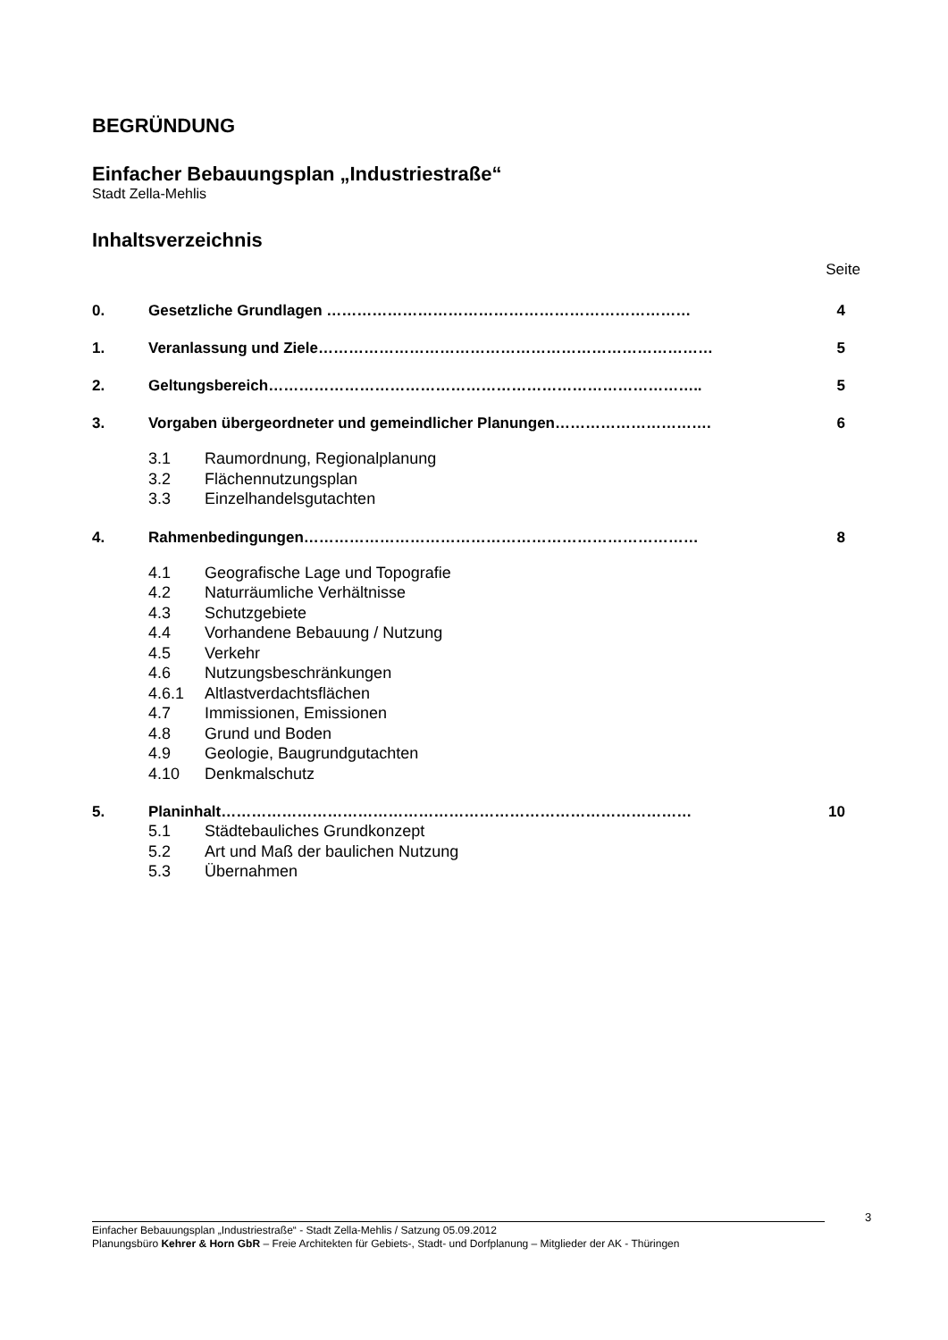BEGRÜNDUNG
Einfacher Bebauungsplan „Industriestraße“
Stadt Zella-Mehlis
Inhaltsverzeichnis
Seite
0. Gesetzliche Grundlagen ……………………………………………………………… 4
1. Veranlassung und Ziele…………………………………………………………………… 5
2. Geltungsbereich………………………………………………………………………….. 5
3. Vorgaben übergeordneter und gemeindlicher Planungen…………………………. 6
3.1 Raumordnung, Regionalplanung
3.2 Flächennutzungsplan
3.3 Einzelhandelsgutachten
4. Rahmenbedingungen…………………………………………………………………… 8
4.1 Geografische Lage und Topografie
4.2 Naturräumliche Verhältnisse
4.3 Schutzgebiete
4.4 Vorhandene Bebauung / Nutzung
4.5 Verkehr
4.6 Nutzungsbeschränkungen
4.6.1 Altlastverdachtsflächen
4.7 Immissionen, Emissionen
4.8 Grund und Boden
4.9 Geologie, Baugrundgutachten
4.10 Denkmalschutz
5. Planinhalt………………………………………………………………………………… 10
5.1 Städtebauliches Grundkonzept
5.2 Art und Maß der baulichen Nutzung
5.3 Übernahmen
3
Einfacher Bebauungsplan „Industriestraße“ - Stadt Zella-Mehlis / Satzung 05.09.2012
Planungsbüro Kehrer & Horn GbR – Freie Architekten für Gebiets-, Stadt- und Dorfplanung – Mitglieder der AK - Thüringen